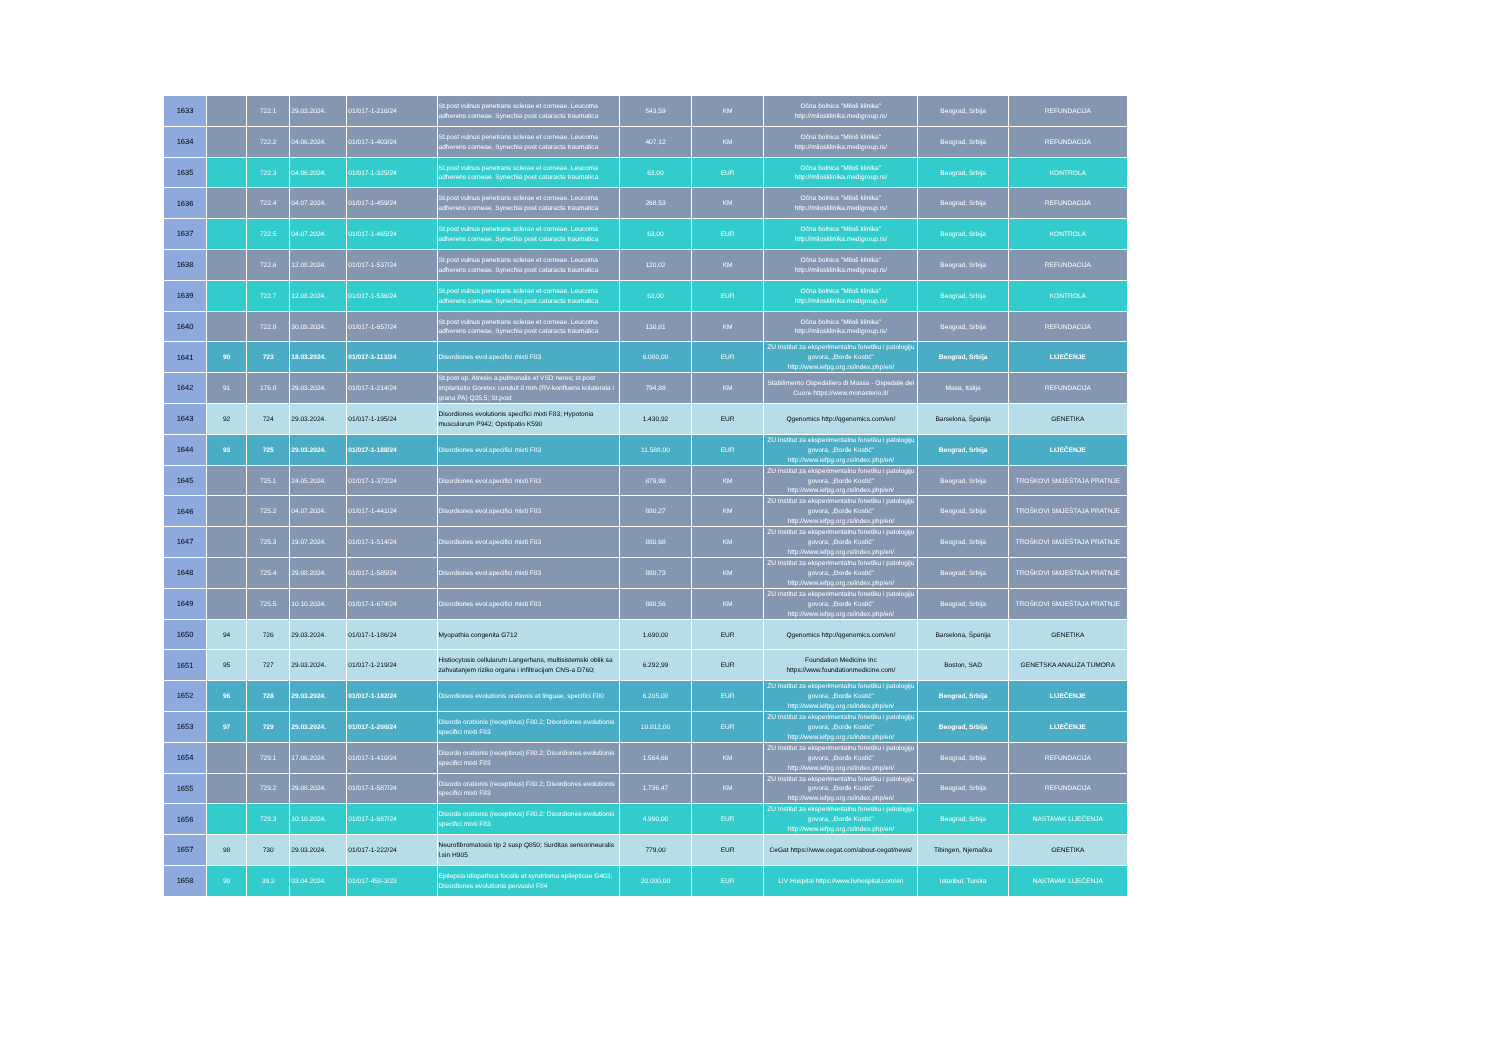| 1633 | | 722.1 | 29.03.2024. | 01/017-1-216/24 | St.post vulnus penetrans sclerae et corneae. Leucoma adherens corneae. Synechia post cataracta traumatica | 543,59 | KM | Očna bolnica "Miloš klinika" http://milosklinika.medigroup.rs/ | Beograd, Srbija | REFUNDACIJA |
| 1634 | | 722.2 | 04.06.2024. | 01/017-1-403/24 | St.post vulnus penetrans sclerae et corneae. Leucoma adherens corneae. Synechia post cataracta traumatica | 407,12 | KM | Očna bolnica "Miloš klinika" http://milosklinika.medigroup.rs/ | Beograd, Srbija | REFUNDACIJA |
| 1635 | | 722.3 | 04.06.2024. | 01/017-1-325/24 | St.post vulnus penetrans sclerae et corneae. Leucoma adherens corneae. Synechia post cataracta traumatica | 63,00 | EUR | Očna bolnica "Miloš klinika" http://milosklinika.medigroup.rs/ | Beograd, Srbija | KONTROLA |
| 1636 | | 722.4 | 04.07.2024. | 01/017-1-459/24 | St.post vulnus penetrans sclerae et corneae. Leucoma adherens corneae. Synechia post cataracta traumatica | 268,53 | KM | Očna bolnica "Miloš klinika" http://milosklinika.medigroup.rs/ | Beograd, Srbija | REFUNDACIJA |
| 1637 | | 722.5 | 04.07.2024. | 01/017-1-465/24 | St.post vulnus penetrans sclerae et corneae. Leucoma adherens corneae. Synechia post cataracta traumatica | 63,00 | EUR | Očna bolnica "Miloš klinika" http://milosklinika.medigroup.rs/ | Beograd, Srbija | KONTROLA |
| 1638 | | 722.6 | 12.08.2024. | 01/017-1-537/24 | St.post vulnus penetrans sclerae et corneae. Leucoma adherens corneae. Synechia post cataracta traumatica | 120,02 | KM | Očna bolnica "Miloš klinika" http://milosklinika.medigroup.rs/ | Beograd, Srbija | REFUNDACIJA |
| 1639 | | 722.7 | 12.08.2024. | 01/017-1-536/24 | St.post vulnus penetrans sclerae et corneae. Leucoma adherens corneae. Synechia post cataracta traumatica | 63,00 | EUR | Očna bolnica "Miloš klinika" http://milosklinika.medigroup.rs/ | Beograd, Srbija | KONTROLA |
| 1640 | | 722.8 | 30.09.2024. | 01/017-1-657/24 | St.post vulnus penetrans sclerae et corneae. Leucoma adherens corneae. Synechia post cataracta traumatica | 130,81 | KM | Očna bolnica "Miloš klinika" http://milosklinika.medigroup.rs/ | Beograd, Srbija | REFUNDACIJA |
| 1641 | 90 | 723 | 18.03.2024. | 01/017-1-113/24 | Disordiones evol.specifici mixti F83 | 6.080,00 | EUR | ZU Institut za eksperimentalnu fonetiku i patologiju govora, „Đorđe Kostić" http://www.iefpg.org.rs/index.php/en/ | Beograd, Srbija | LIJEČENJE |
| 1642 | 91 | 176.8 | 29.03.2024. | 01/017-1-214/24 | St.post op. Atresio a.pulmonalis et VSD neres; st.post implantatio Goretex conduit 8 mm (RV-konfluens kolaterala i grana PA) Q25.5; St.post | 794,88 | KM | Stabilimento Ospedaliero di Massa - Ospedale del Cuore https://www.monasterio.it/ | Masa, Italija | REFUNDACIJA |
| 1643 | 92 | 724 | 29.03.2024. | 01/017-1-195/24 | Disordiones evolutionis specifici mixti F83; Hypotonia musculorum P942; Opstipatio K590 | 1.430,92 | EUR | Qgenomics http://qgenomics.com/en/ | Barselona, Španija | GENETIKA |
| 1644 | 93 | 725 | 29.03.2024. | 01/017-1-188/24 | Disordiones evol.specifici mixti F83 | 11.588,00 | EUR | ZU Institut za eksperimentalnu fonetiku i patologiju govora, „Đorđe Kostić" http://www.iefpg.org.rs/index.php/en/ | Beograd, Srbija | LIJEČENJE |
| 1645 | | 725.1 | 24.05.2024. | 01/017-1-372/24 | Disordiones evol.specifici mixti F83 | 879,98 | KM | ZU Institut za eksperimentalnu fonetiku i patologiju govora, „Đorđe Kostić" http://www.iefpg.org.rs/index.php/en/ | Beograd, Srbija | TROŠKOVI SMJEŠTAJA PRATNJE |
| 1646 | | 725.2 | 04.07.2024. | 01/017-1-441/24 | Disordiones evol.specifici mixti F83 | 880,27 | KM | ZU Institut za eksperimentalnu fonetiku i patologiju govora, „Đorđe Kostić" http://www.iefpg.org.rs/index.php/en/ | Beograd, Srbija | TROŠKOVI SMJEŠTAJA PRATNJE |
| 1647 | | 725.3 | 19.07.2024. | 01/017-1-514/24 | Disordiones evol.specifici mixti F83 | 880,68 | KM | ZU Institut za eksperimentalnu fonetiku i patologiju govora, „Đorđe Kostić" http://www.iefpg.org.rs/index.php/en/ | Beograd, Srbija | TROŠKOVI SMJEŠTAJA PRATNJE |
| 1648 | | 725.4 | 29.08.2024. | 01/017-1-585/24 | Disordiones evol.specifici mixti F83 | 880,73 | KM | ZU Institut za eksperimentalnu fonetiku i patologiju govora, „Đorđe Kostić" http://www.iefpg.org.rs/index.php/en/ | Beograd, Srbija | TROŠKOVI SMJEŠTAJA PRATNJE |
| 1649 | | 725.5 | 10.10.2024. | 01/017-1-674/24 | Disordiones evol.specifici mixti F83 | 880,56 | KM | ZU Institut za eksperimentalnu fonetiku i patologiju govora, „Đorđe Kostić" http://www.iefpg.org.rs/index.php/en/ | Beograd, Srbija | TROŠKOVI SMJEŠTAJA PRATNJE |
| 1650 | 94 | 726 | 29.03.2024. | 01/017-1-186/24 | Myopathia congenita G712 | 1.690,00 | EUR | Qgenomics http://qgenomics.com/en/ | Barselona, Španija | GENETIKA |
| 1651 | 95 | 727 | 29.03.2024. | 01/017-1-219/24 | Histiocytosis cellularum Langerhans, multisistemski oblik sa zahvatanjem riziko organa i infiltracijom CNS-a D760; | 6.292,99 | EUR | Foundation Medicine Inc https://www.foundationmedicine.com/ | Boston, SAD | GENETSKA ANALIZA TUMORA |
| 1652 | 96 | 728 | 29.03.2024. | 01/017-1-182/24 | Disordiones evolutionis orationis et linguae, specifici F80 | 6.205,00 | EUR | ZU Institut za eksperimentalnu fonetiku i patologiju govora, „Đorđe Kostić" http://www.iefpg.org.rs/index.php/en/ | Beograd, Srbija | LIJEČENJE |
| 1653 | 97 | 729 | 29.03.2024. | 01/017-1-200/24 | Disordo orationis (receptivus) F80.2; Disordiones evolutionis specifici mixti F83 | 10.812,00 | EUR | ZU Institut za eksperimentalnu fonetiku i patologiju govora, „Đorđe Kostić" http://www.iefpg.org.rs/index.php/en/ | Beograd, Srbija | LIJEČENJE |
| 1654 | | 729.1 | 17.06.2024. | 01/017-1-410/24 | Disordo orationis (receptivus) F80.2; Disordiones evolutionis specifici mixti F83 | 1.564,66 | KM | ZU Institut za eksperimentalnu fonetiku i patologiju govora, „Đorđe Kostić" http://www.iefpg.org.rs/index.php/en/ | Beograd, Srbija | REFUNDACIJA |
| 1655 | | 729.2 | 29.08.2024. | 01/017-1-587/24 | Disordo orationis (receptivus) F80.2; Disordiones evolutionis specifici mixti F83 | 1.736,47 | KM | ZU Institut za eksperimentalnu fonetiku i patologiju govora, „Đorđe Kostić" http://www.iefpg.org.rs/index.php/en/ | Beograd, Srbija | REFUNDACIJA |
| 1656 | | 729.3 | 10.10.2024. | 01/017-1-687/24 | Disordo orationis (receptivus) F80.2; Disordiones evolutionis specifici mixti F83 | 4.990,00 | EUR | ZU Institut za eksperimentalnu fonetiku i patologiju govora, „Đorđe Kostić" http://www.iefpg.org.rs/index.php/en/ | Beograd, Srbija | NASTAVAK LIJEČENJA |
| 1657 | 98 | 730 | 29.03.2024. | 01/017-1-222/24 | Neurofibromatosis tip 2 susp Q850; Surditas sensorineuralis l.sin H905 | 779,00 | EUR | CeGat https://www.cegat.com/about-cegat/news/ | Tibingen, Njemačka | GENETIKA |
| 1658 | 99 | 39.2 | 03.04.2024. | 01/017-458-3/23 | Epilepsia idiopathica focalis et syndrtoma epilepticae G403; Disordiones evolutionis pervasivi F84 | 20.000,00 | EUR | LIV Hospital https://www.livhospital.com/en | Istanbul, Turska | NASTAVAK LIJEČENJA |